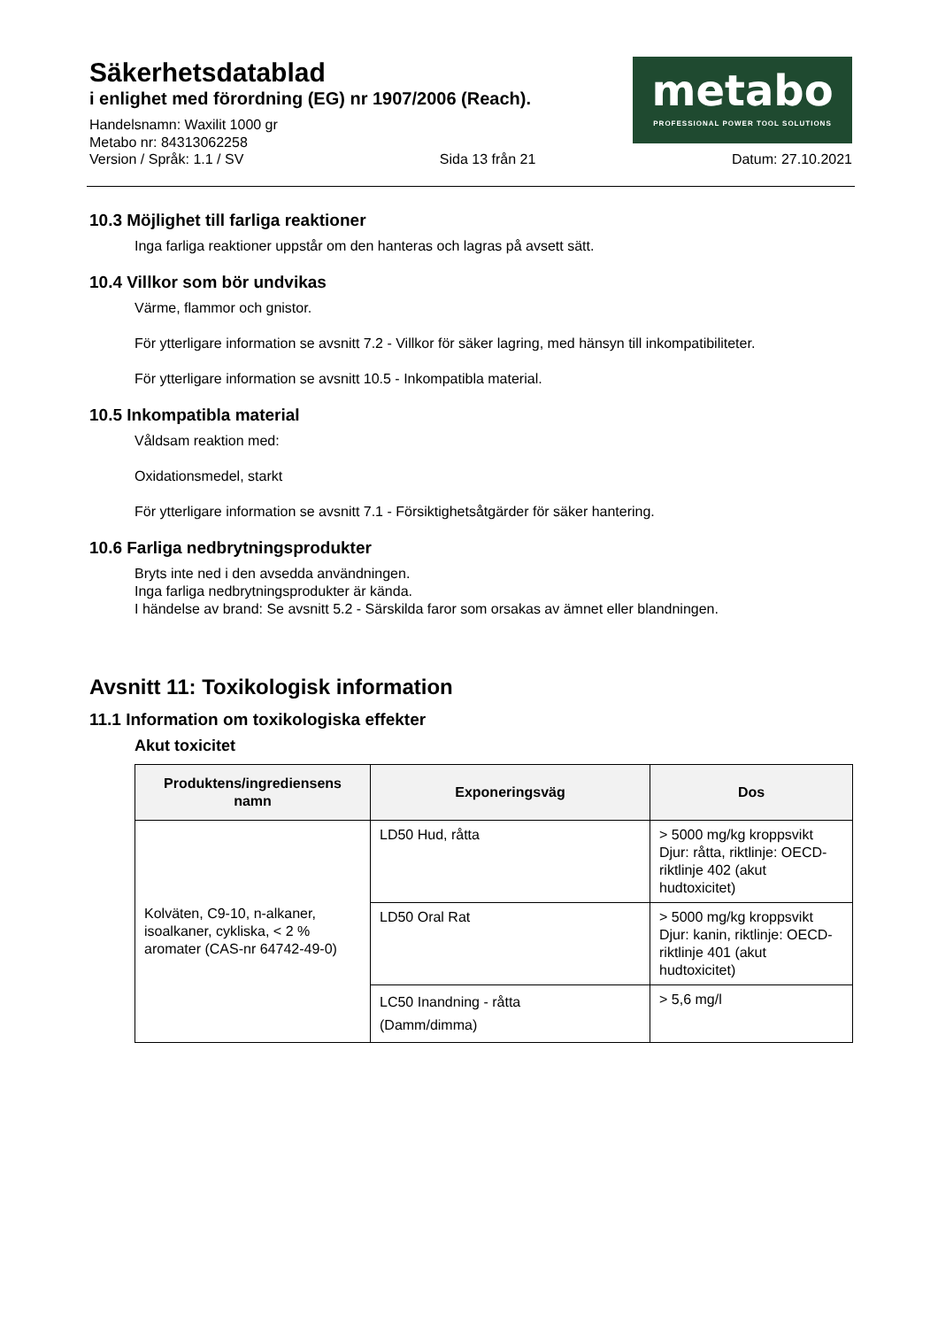Säkerhetsdatablad
i enlighet med förordning (EG) nr 1907/2006 (Reach).
Handelsnamn: Waxilit 1000 gr
Metabo nr: 84313062258
Version / Språk: 1.1 / SV Sida 13 från 21 Datum: 27.10.2021
metabo
PROFESSIONAL POWER TOOL SOLUTIONS
10.3 Möjlighet till farliga reaktioner
Inga farliga reaktioner uppstår om den hanteras och lagras på avsett sätt.
10.4 Villkor som bör undvikas
Värme, flammor och gnistor.
För ytterligare information se avsnitt 7.2 - Villkor för säker lagring, med hänsyn till inkompatibiliteter.
För ytterligare information se avsnitt 10.5 - Inkompatibla material.
10.5 Inkompatibla material
Våldsam reaktion med:
Oxidationsmedel, starkt
För ytterligare information se avsnitt 7.1 - Försiktighetsåtgärder för säker hantering.
10.6 Farliga nedbrytningsprodukter
Bryts inte ned i den avsedda användningen.
Inga farliga nedbrytningsprodukter är kända.
I händelse av brand: Se avsnitt 5.2 - Särskilda faror som orsakas av ämnet eller blandningen.
Avsnitt 11: Toxikologisk information
11.1 Information om toxikologiska effekter
Akut toxicitet
| Produktens/ingrediensens namn | Exponeringsväg | Dos |
| --- | --- | --- |
| Kolväten, C9-10, n-alkaner, isoalkaner, cykliska, < 2 % aromater (CAS-nr 64742-49-0) | LD50 Hud, råtta | > 5000 mg/kg kroppsvikt Djur: råtta, riktlinje: OECD-riktlinje 402 (akut hudtoxicitet) |
| | LD50 Oral Rat | > 5000 mg/kg kroppsvikt Djur: kanin, riktlinje: OECD-riktlinje 401 (akut hudtoxicitet) |
| | LC50 Inandning - råtta (Damm/dimma) | > 5,6 mg/l |